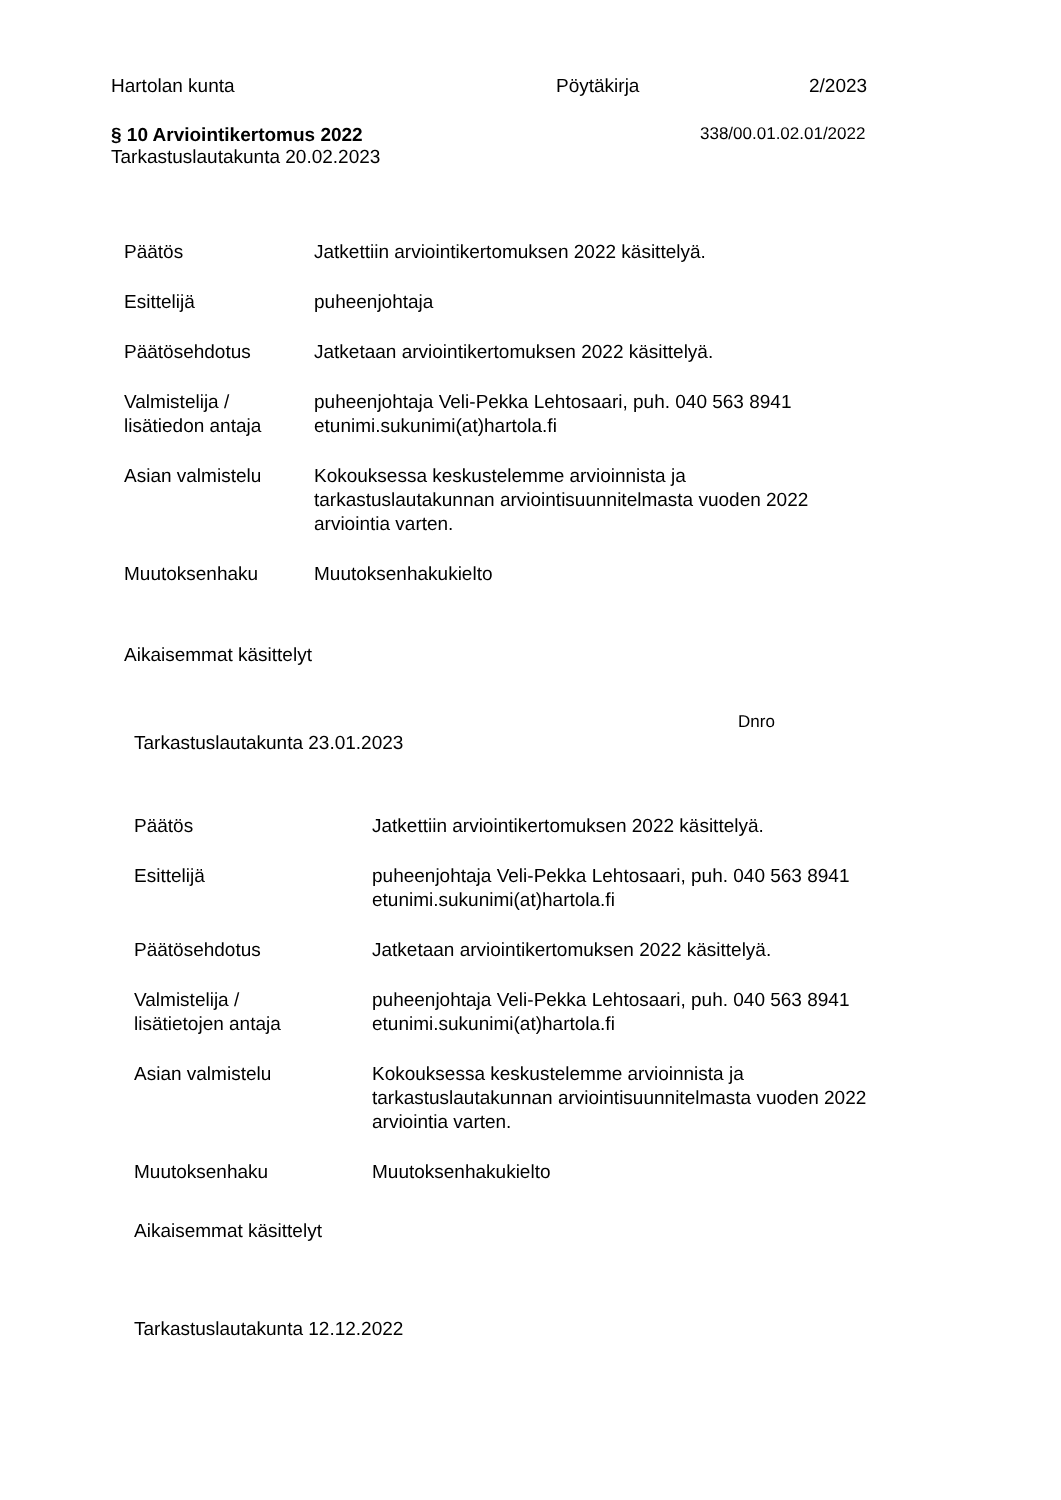Hartolan kunta Pöytäkirja 2/2023
§ 10 Arviointikertomus 2022
Tarkastuslautakunta 20.02.2023
338/00.01.02.01/2022
Päätös Jatkettiin arviointikertomuksen 2022 käsittelyä.
Esittelijä puheenjohtaja
Päätösehdotus Jatketaan arviointikertomuksen 2022 käsittelyä.
Valmistelija /
lisätiedon antaja
puheenjohtaja Veli-Pekka Lehtosaari, puh. 040 563 8941
etunimi.sukunimi(at)hartola.fi
Asian valmistelu Kokouksessa keskustelemme arvioinnista ja
tarkastuslautakunnan arviointisuunnitelmasta vuoden 2022
arviointia varten.
Muutoksenhaku Muutoksenhakukielto
Aikaisemmat käsittelyt
Dnro
Tarkastuslautakunta 23.01.2023
Päätös Jatkettiin arviointikertomuksen 2022 käsittelyä.
Esittelijä puheenjohtaja Veli-Pekka Lehtosaari, puh. 040 563 8941
etunimi.sukunimi(at)hartola.fi
Päätösehdotus Jatketaan arviointikertomuksen 2022 käsittelyä.
Valmistelija /
lisätietojen antaja
puheenjohtaja Veli-Pekka Lehtosaari, puh. 040 563 8941
etunimi.sukunimi(at)hartola.fi
Asian valmistelu Kokouksessa keskustelemme arvioinnista ja
tarkastuslautakunnan arviointisuunnitelmasta vuoden 2022
arviointia varten.
Muutoksenhaku Muutoksenhakukielto
Aikaisemmat käsittelyt
Tarkastuslautakunta 12.12.2022